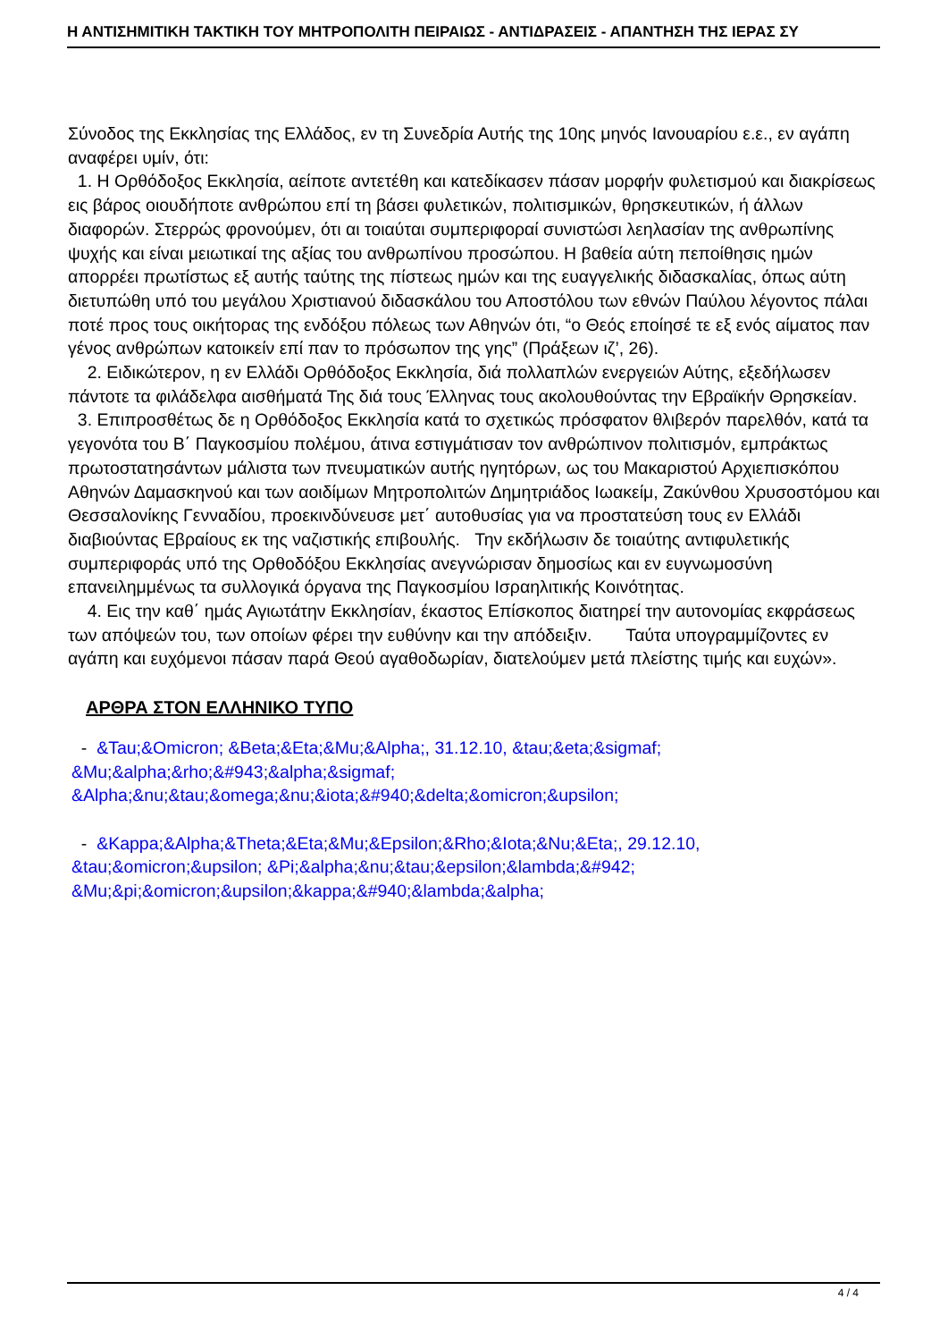Η ΑΝΤΙΣΗΜΙΤΙΚΗ ΤΑΚΤΙΚΗ ΤΟΥ ΜΗΤΡΟΠΟΛΙΤΗ ΠΕΙΡΑΙΩΣ - ΑΝΤΙΔΡΑΣΕΙΣ - ΑΠΑΝΤΗΣΗ ΤΗΣ ΙΕΡΑΣ ΣΥ
Σύνοδος της Εκκλησίας της Ελλάδος, εν τη Συνεδρία Αυτής της 10ης μηνός Ιανουαρίου ε.ε., εν αγάπη αναφέρει υμίν, ότι:
1. Η Ορθόδοξος Εκκλησία, αείποτε αντετέθη και κατεδίκασεν πάσαν μορφήν φυλετισμού και διακρίσεως εις βάρος οιουδήποτε ανθρώπου επί τη βάσει φυλετικών, πολιτισμικών, θρησκευτικών, ή άλλων διαφορών. Στερρώς φρονούμεν, ότι αι τοιαύται συμπεριφοραί συνιστώσι λεηλασίαν της ανθρωπίνης ψυχής και είναι μειωτικαί της αξίας του ανθρωπίνου προσώπου. Η βαθεία αύτη πεποίθησις ημών απορρέει πρωτίστως εξ αυτής ταύτης της πίστεως ημών και της ευαγγελικής διδασκαλίας, όπως αύτη διετυπώθη υπό του μεγάλου Χριστιανού διδασκάλου του Αποστόλου των εθνών Παύλου λέγοντος πάλαι ποτέ προς τους οικήτορας της ενδόξου πόλεως των Αθηνών ότι, “ο Θεός εποίησέ τε εξ ενός αίματος παν γένος ανθρώπων κατοικείν επί παν το πρόσωπον της γης” (Πράξεων ιζ’, 26).
2. Ειδικώτερον, η εν Ελλάδι Ορθόδοξος Εκκλησία, διά πολλαπλών ενεργειών Αύτης, εξεδήλωσεν πάντοτε τα φιλάδελφα αισθήματά Της διά τους Έλληνας τους ακολουθούντας την Εβραϊκήν Θρησκείαν.
3. Επιπροσθέτως δε η Ορθόδοξος Εκκλησία κατά το σχετικώς πρόσφατον θλιβερόν παρελθόν, κατά τα γεγονότα του Β΄ Παγκοσμίου πολέμου, άτινα εστιγμάτισαν τον ανθρώπινον πολιτισμόν, εμπράκτως πρωτοστατησάντων μάλιστα των πνευματικών αυτής ηγητόρων, ως του Μακαριστού Αρχιεπισκόπου Αθηνών Δαμασκηνού και των αοιδίμων Μητροπολιτών Δημητριάδος Ιωακείμ, Ζακύνθου Χρυσοστόμου και Θεσσαλονίκης Γενναδίου, προεκινδύνευσε μετ΄ αυτοθυσίας για να προστατεύση τους εν Ελλάδι διαβιούντας Εβραίους εκ της ναζιστικής επιβουλής. Την εκδήλωσιν δε τοιαύτης αντιφυλετικής συμπεριφοράς υπό της Ορθοδόξου Εκκλησίας ανεγνώρισαν δημοσίως και εν ευγνωμοσύνη επανειλημμένως τα συλλογικά όργανα της Παγκοσμίου Ισραηλιτικής Κοινότητας.
4. Εις την καθ΄ ημάς Αγιωτάτην Εκκλησίαν, έκαστος Επίσκοπος διατηρεί την αυτονομίας εκφράσεως των απόψεών του, των οποίων φέρει την ευθύνην και την απόδειξιν. Ταύτα υπογραμμίζοντες εν αγάπη και ευχόμενοι πάσαν παρά Θεού αγαθοδωρίαν, διατελούμεν μετά πλείστης τιμής και ευχών».
ΑΡΘΡΑ ΣΤΟΝ ΕΛΛΗΝΙΚΟ ΤΥΠΟ
- &Tau;&Omicron; &Beta;&Eta;&Mu;&Alpha;, 31.12.10, &tau;&eta;&sigmaf; &Mu;&alpha;&rho;&#943;&alpha;&sigmaf; &Alpha;&nu;&tau;&omega;&nu;&iota;&#940;&delta;&omicron;&upsilon;
- &Kappa;&Alpha;&Theta;&Eta;&Mu;&Epsilon;&Rho;&Iota;&Nu;&Eta;, 29.12.10, &tau;&omicron;&upsilon; &Pi;&alpha;&nu;&tau;&epsilon;&lambda;&#942; &Mu;&pi;&omicron;&upsilon;&kappa;&#940;&lambda;&alpha;
4 / 4